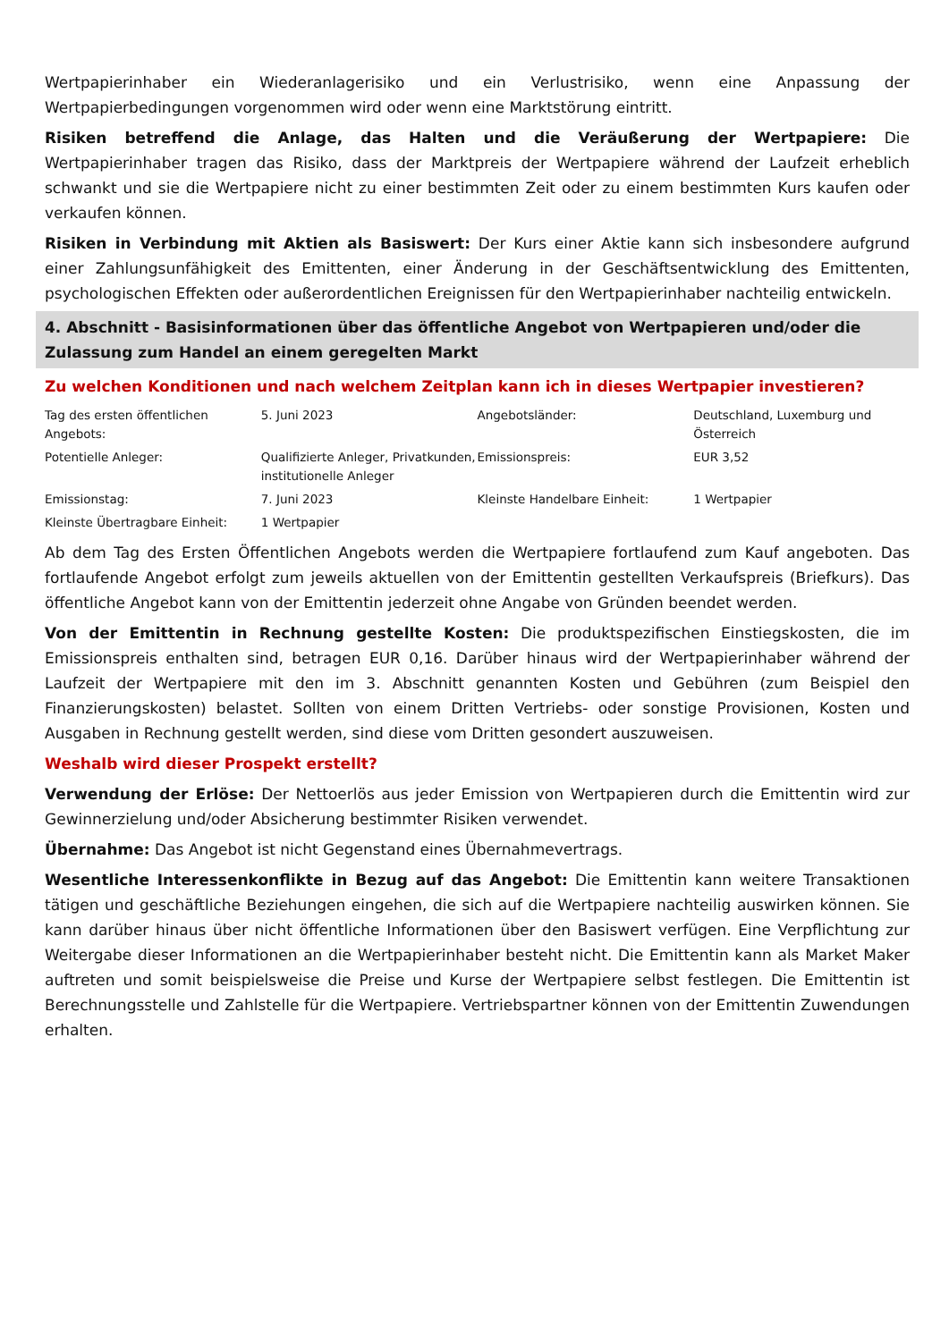Wertpapierinhaber ein Wiederanlagerisiko und ein Verlustrisiko, wenn eine Anpassung der Wertpapierbedingungen vorgenommen wird oder wenn eine Marktstörung eintritt.
Risiken betreffend die Anlage, das Halten und die Veräußerung der Wertpapiere: Die Wertpapierinhaber tragen das Risiko, dass der Marktpreis der Wertpapiere während der Laufzeit erheblich schwankt und sie die Wertpapiere nicht zu einer bestimmten Zeit oder zu einem bestimmten Kurs kaufen oder verkaufen können.
Risiken in Verbindung mit Aktien als Basiswert: Der Kurs einer Aktie kann sich insbesondere aufgrund einer Zahlungsunfähigkeit des Emittenten, einer Änderung in der Geschäftsentwicklung des Emittenten, psychologischen Effekten oder außerordentlichen Ereignissen für den Wertpapierinhaber nachteilig entwickeln.
4. Abschnitt - Basisinformationen über das öffentliche Angebot von Wertpapieren und/oder die Zulassung zum Handel an einem geregelten Markt
Zu welchen Konditionen und nach welchem Zeitplan kann ich in dieses Wertpapier investieren?
| Tag des ersten öffentlichen Angebots: | 5. Juni 2023 | Angebotsländer: | Deutschland, Luxemburg und Österreich |
| Potentielle Anleger: | Qualifizierte Anleger, Privatkunden, institutionelle Anleger | Emissionspreis: | EUR 3,52 |
| Emissionstag: | 7. Juni 2023 | Kleinste Handelbare Einheit: | 1 Wertpapier |
| Kleinste Übertragbare Einheit: | 1 Wertpapier | | |
Ab dem Tag des Ersten Öffentlichen Angebots werden die Wertpapiere fortlaufend zum Kauf angeboten. Das fortlaufende Angebot erfolgt zum jeweils aktuellen von der Emittentin gestellten Verkaufspreis (Briefkurs). Das öffentliche Angebot kann von der Emittentin jederzeit ohne Angabe von Gründen beendet werden.
Von der Emittentin in Rechnung gestellte Kosten: Die produktspezifischen Einstiegskosten, die im Emissionspreis enthalten sind, betragen EUR 0,16. Darüber hinaus wird der Wertpapierinhaber während der Laufzeit der Wertpapiere mit den im 3. Abschnitt genannten Kosten und Gebühren (zum Beispiel den Finanzierungskosten) belastet. Sollten von einem Dritten Vertriebs- oder sonstige Provisionen, Kosten und Ausgaben in Rechnung gestellt werden, sind diese vom Dritten gesondert auszuweisen.
Weshalb wird dieser Prospekt erstellt?
Verwendung der Erlöse: Der Nettoerlös aus jeder Emission von Wertpapieren durch die Emittentin wird zur Gewinnerzielung und/oder Absicherung bestimmter Risiken verwendet.
Übernahme: Das Angebot ist nicht Gegenstand eines Übernahmevertrags.
Wesentliche Interessenkonflikte in Bezug auf das Angebot: Die Emittentin kann weitere Transaktionen tätigen und geschäftliche Beziehungen eingehen, die sich auf die Wertpapiere nachteilig auswirken können. Sie kann darüber hinaus über nicht öffentliche Informationen über den Basiswert verfügen. Eine Verpflichtung zur Weitergabe dieser Informationen an die Wertpapierinhaber besteht nicht. Die Emittentin kann als Market Maker auftreten und somit beispielsweise die Preise und Kurse der Wertpapiere selbst festlegen. Die Emittentin ist Berechnungsstelle und Zahlstelle für die Wertpapiere. Vertriebspartner können von der Emittentin Zuwendungen erhalten.